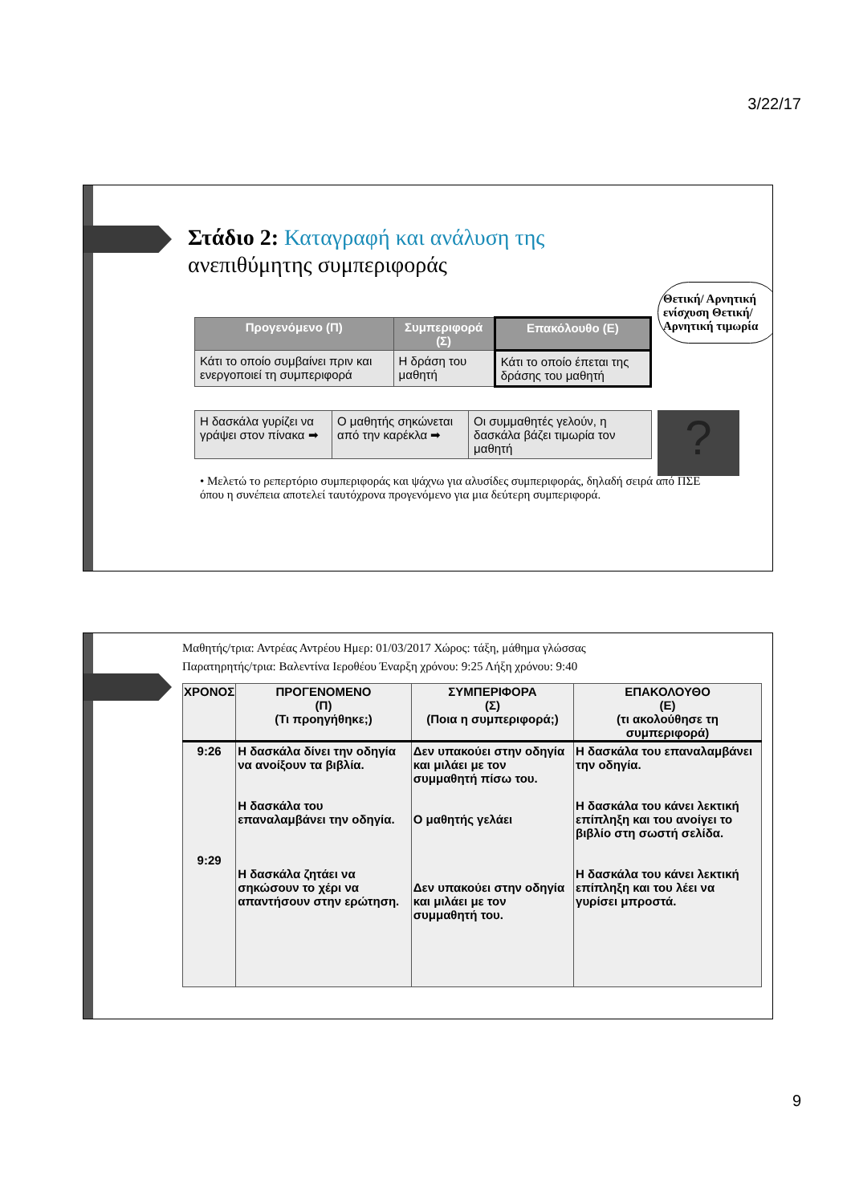3/22/17
Στάδιο 2: Καταγραφή και ανάλυση της
ανεπιθύμητης συμπεριφοράς
Θετική/ Αρνητική ενίσχυση Θετική/Αρνητική τιμωρία
| Προγενόμενο (Π) | Συμπεριφορά (Σ) | Επακόλουθο (Ε) |
| --- | --- | --- |
| Κάτι το οποίο συμβαίνει πριν και ενεργοποιεί τη συμπεριφορά | Η δράση του μαθητή | Κάτι το οποίο έπεται της δράσης του μαθητή |
| Η δασκάλα γυρίζει να γράψει στον πίνακα ➡ | Ο μαθητής σηκώνεται από την καρέκλα ➡ | Οι συμμαθητές γελούν, η δασκάλα βάζει τιμωρία τον μαθητή |
?
• Μελετώ το ρεπερτόριο συμπεριφοράς και ψάχνω για αλυσίδες συμπεριφοράς, δηλαδή σειρά από ΠΣΕ όπου η συνέπεια αποτελεί ταυτόχρονα προγενόμενο για μια δεύτερη συμπεριφορά.
Μαθητής/τρια: Αντρέας Αντρέου Ημερ: 01/03/2017 Χώρος: τάξη, μάθημα γλώσσας
Παρατηρητής/τρια: Βαλεντίνα Ιεροθέου Έναρξη χρόνου: 9:25 Λήξη χρόνου: 9:40
| ΧΡΟΝΟΣ | ΠΡΟΓΕΝΟΜΕΝΟ (Π) (Τι προηγήθηκε;) | ΣΥΜΠΕΡΙΦΟΡΑ (Σ) (Ποια η συμπεριφορά;) | ΕΠΑΚΟΛΟΥΘΟ (Ε) (τι ακολούθησε τη συμπεριφορά) |
| --- | --- | --- | --- |
| 9:26 9:29 | Η δασκάλα δίνει την οδηγία να ανοίξουν τα βιβλία. Η δασκάλα του επαναλαμβάνει την οδηγία. Η δασκάλα ζητάει να σηκώσουν το χέρι να απαντήσουν στην ερώτηση. | Δεν υπακούει στην οδηγία και μιλάει με τον συμμαθητή πίσω του. Ο μαθητής γελάει Δεν υπακούει στην οδηγία και μιλάει με τον συμμαθητή του. | Η δασκάλα του επαναλαμβάνει την οδηγία. Η δασκάλα του κάνει λεκτική επίπληξη και του ανοίγει το βιβλίο στη σωστή σελίδα. Η δασκάλα του κάνει λεκτική επίπληξη και του λέει να γυρίσει μπροστά. |
9